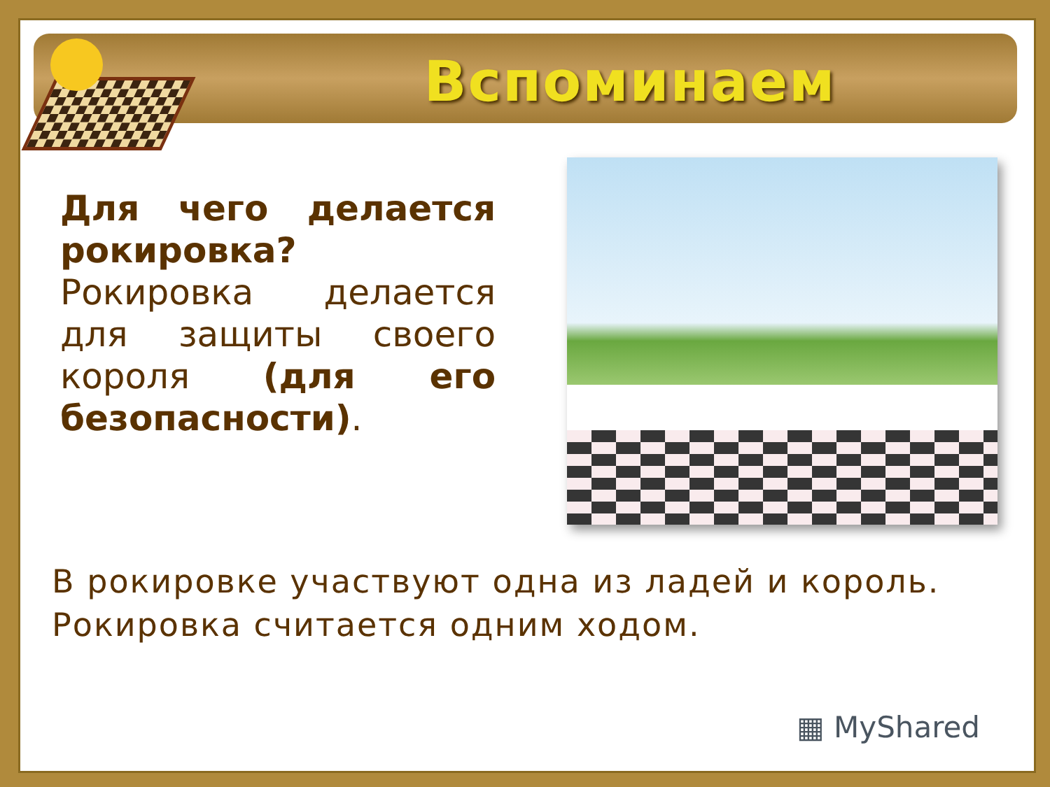Вспоминаем
Для чего делается рокировка?
Рокировка делается для защиты своего короля (для его безопасности).
В рокировке участвуют одна из ладей и король.
Рокировка считается одним ходом.
▦ MyShared